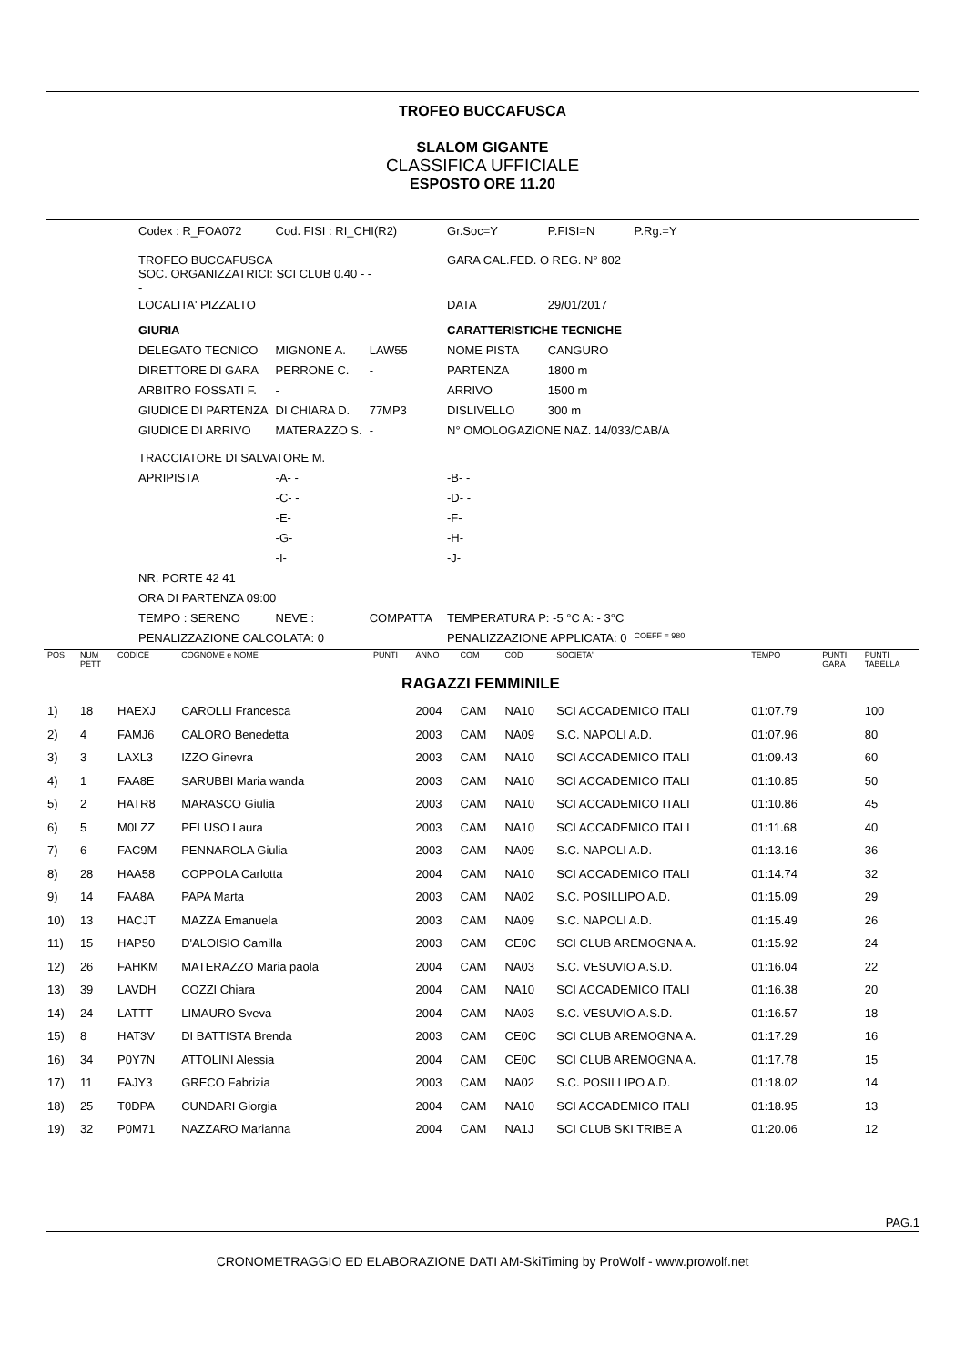TROFEO BUCCAFUSCA
SLALOM GIGANTE
CLASSIFICA UFFICIALE
ESPOSTO ORE 11.20
| Codex : R_FOA072 | | Cod. FISI : RI_CHI(R2) | | | Gr.Soc=Y | P.FISI=N | P.Rg.=Y |
| TROFEO BUCCAFUSCA SOC. ORGANIZZATRICI: SCI CLUB 0.40 - - - | | | | | GARA CAL.FED. O REG. N° 802 | | |
| LOCALITA' PIZZALTO | | | | | DATA | 29/01/2017 | |
| GIURIA | | | | | CARATTERISTICHE TECNICHE | | |
| DELEGATO TECNICO | MIGNONE A. | | LAW55 | | NOME PISTA | CANGURO | |
| DIRETTORE DI GARA | PERRONE C. | | - | | PARTENZA | 1800 m | |
| ARBITRO FOSSATI F. | - | | | | ARRIVO | 1500 m | |
| GIUDICE DI PARTENZA | DI CHIARA D. | | 77MP3 | | DISLIVELLO | 300 m | |
| GIUDICE DI ARRIVO | MATERAZZO S. | | - | | N° OMOLOGAZIONE NAZ. 14/033/CAB/A | | |
| TRACCIATORE DI SALVATORE M. | | | | | | | |
| APRIPISTA | -A- - | | | | -B- - | | |
| | -C- - | | | | -D- - | | |
| | -E- | | | | -F- | | |
| | -G- | | | | -H- | | |
| | -I- | | | | -J- | | |
| NR. PORTE 42 41 | | | | | | | |
| ORA DI PARTENZA 09:00 | | | | | | | |
| TEMPO : SERENO | | NEVE : | COMPATTA | | TEMPERATURA P: -5 °C A: - 3°C | | |
| PENALIZZAZIONE CALCOLATA: 0 | | | | | PENALIZZAZIONE APPLICATA: 0 | | COEFF = 980 |
| POS | NUM PETT | CODICE | COGNOME e NOME | PUNTI | ANNO | COM | COD | SOCIETA' | TEMPO | PUNTI GARA | PUNTI TABELLA |
| --- | --- | --- | --- | --- | --- | --- | --- | --- | --- | --- | --- |
| RAGAZZI FEMMINILE | | | | | | | | | | | |
| 1) | 18 | HAEXJ | CAROLLI Francesca | | 2004 | CAM | NA10 | SCI ACCADEMICO ITALI | 01:07.79 | | 100 |
| 2) | 4 | FAMJ6 | CALORO Benedetta | | 2003 | CAM | NA09 | S.C. NAPOLI A.D. | 01:07.96 | | 80 |
| 3) | 3 | LAXL3 | IZZO Ginevra | | 2003 | CAM | NA10 | SCI ACCADEMICO ITALI | 01:09.43 | | 60 |
| 4) | 1 | FAA8E | SARUBBI Maria wanda | | 2003 | CAM | NA10 | SCI ACCADEMICO ITALI | 01:10.85 | | 50 |
| 5) | 2 | HATR8 | MARASCO Giulia | | 2003 | CAM | NA10 | SCI ACCADEMICO ITALI | 01:10.86 | | 45 |
| 6) | 5 | M0LZZ | PELUSO Laura | | 2003 | CAM | NA10 | SCI ACCADEMICO ITALI | 01:11.68 | | 40 |
| 7) | 6 | FAC9M | PENNAROLA Giulia | | 2003 | CAM | NA09 | S.C. NAPOLI A.D. | 01:13.16 | | 36 |
| 8) | 28 | HAA58 | COPPOLA Carlotta | | 2004 | CAM | NA10 | SCI ACCADEMICO ITALI | 01:14.74 | | 32 |
| 9) | 14 | FAA8A | PAPA Marta | | 2003 | CAM | NA02 | S.C. POSILLIPO A.D. | 01:15.09 | | 29 |
| 10) | 13 | HACJT | MAZZA Emanuela | | 2003 | CAM | NA09 | S.C. NAPOLI A.D. | 01:15.49 | | 26 |
| 11) | 15 | HAP50 | D'ALOISIO Camilla | | 2003 | CAM | CE0C | SCI CLUB AREMOGNA A. | 01:15.92 | | 24 |
| 12) | 26 | FAHKM | MATERAZZO Maria paola | | 2004 | CAM | NA03 | S.C. VESUVIO A.S.D. | 01:16.04 | | 22 |
| 13) | 39 | LAVDH | COZZI Chiara | | 2004 | CAM | NA10 | SCI ACCADEMICO ITALI | 01:16.38 | | 20 |
| 14) | 24 | LATTT | LIMAURO Sveva | | 2004 | CAM | NA03 | S.C. VESUVIO A.S.D. | 01:16.57 | | 18 |
| 15) | 8 | HAT3V | DI BATTISTA Brenda | | 2003 | CAM | CE0C | SCI CLUB AREMOGNA A. | 01:17.29 | | 16 |
| 16) | 34 | P0Y7N | ATTOLINI Alessia | | 2004 | CAM | CE0C | SCI CLUB AREMOGNA A. | 01:17.78 | | 15 |
| 17) | 11 | FAJY3 | GRECO Fabrizia | | 2003 | CAM | NA02 | S.C. POSILLIPO A.D. | 01:18.02 | | 14 |
| 18) | 25 | T0DPA | CUNDARI Giorgia | | 2004 | CAM | NA10 | SCI ACCADEMICO ITALI | 01:18.95 | | 13 |
| 19) | 32 | P0M71 | NAZZARO Marianna | | 2004 | CAM | NA1J | SCI CLUB SKI TRIBE A | 01:20.06 | | 12 |
PAG.1
CRONOMETRAGGIO ED ELABORAZIONE DATI AM-SkiTiming by ProWolf - www.prowolf.net